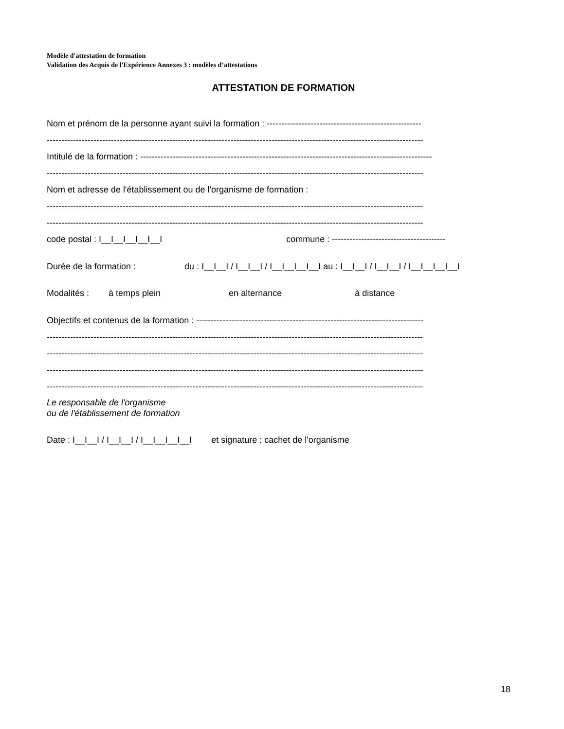Modèle d'attestation de formation
Validation des Acquis de l'Expérience Annexes 3 : modèles d’attestations
ATTESTATION DE FORMATION
Nom et prénom de la personne ayant suivi la formation : -----------------------------------------------------
---------------------------------------------------------------------------------------------------------------------------------
Intitulé de la formation : ----------------------------------------------------------------------------------------------------
---------------------------------------------------------------------------------------------------------------------------------
Nom et adresse de l'établissement ou de l'organisme de formation :
---------------------------------------------------------------------------------------------------------------------------------
---------------------------------------------------------------------------------------------------------------------------------
code postal : I__I__I__I__I__I commune : ---------------------------------------
Durée de la formation : du : I__I__I / I__I__I / I__I__I__I__I au : I__I__I / I__I__I / I__I__I__I__I
Modalités : à temps plein en alternance à distance
Objectifs et contenus de la formation : ------------------------------------------------------------------------------
---------------------------------------------------------------------------------------------------------------------------------
---------------------------------------------------------------------------------------------------------------------------------
---------------------------------------------------------------------------------------------------------------------------------
---------------------------------------------------------------------------------------------------------------------------------
Le responsable de l'organisme
ou de l'établissement de formation
Date : I__I__I / I__I__I / I__I__I__I__I et signature : cachet de l'organisme
18